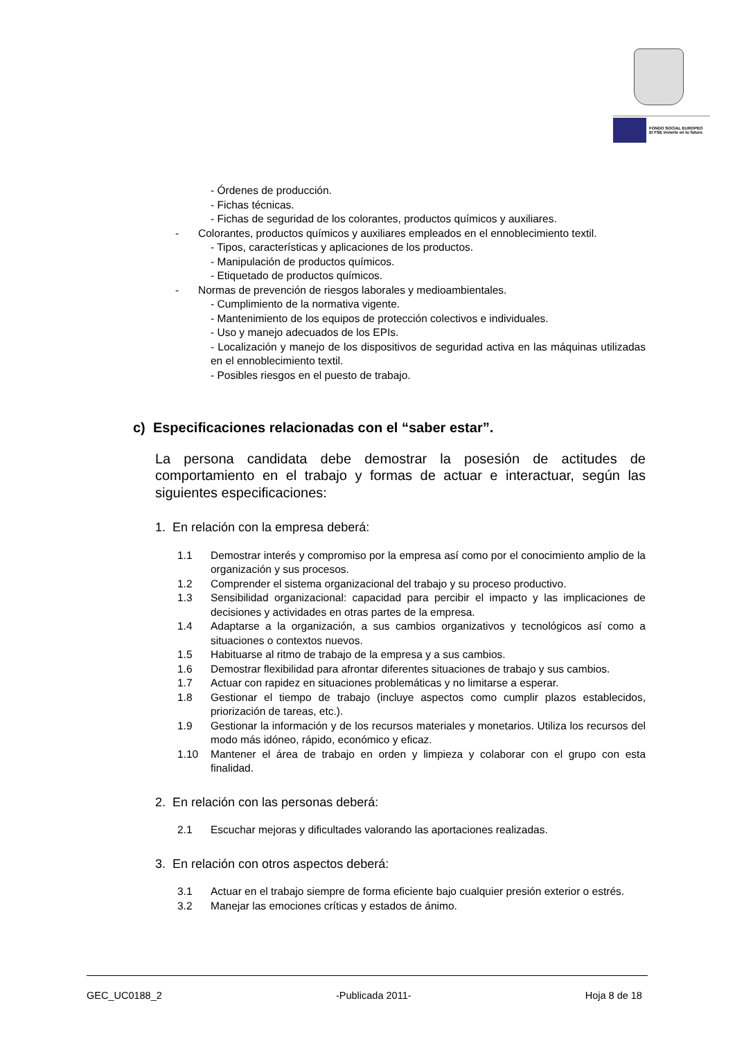FONDO SOCIAL EUROPEO
El FSE invierte en tu futuro
- Órdenes de producción.
- Fichas técnicas.
- Fichas de seguridad de los colorantes, productos químicos y auxiliares.
- Colorantes, productos químicos y auxiliares empleados en el ennoblecimiento textil.
- Tipos, características y aplicaciones de los productos.
- Manipulación de productos químicos.
- Etiquetado de productos químicos.
- Normas de prevención de riesgos laborales y medioambientales.
- Cumplimiento de la normativa vigente.
- Mantenimiento de los equipos de protección colectivos e individuales.
- Uso y manejo adecuados de los EPIs.
- Localización y manejo de los dispositivos de seguridad activa en las máquinas utilizadas en el ennoblecimiento textil.
- Posibles riesgos en el puesto de trabajo.
c) Especificaciones relacionadas con el “saber estar”.
La persona candidata debe demostrar la posesión de actitudes de comportamiento en el trabajo y formas de actuar e interactuar, según las siguientes especificaciones:
1. En relación con la empresa deberá:
1.1 Demostrar interés y compromiso por la empresa así como por el conocimiento amplio de la organización y sus procesos.
1.2 Comprender el sistema organizacional del trabajo y su proceso productivo.
1.3 Sensibilidad organizacional: capacidad para percibir el impacto y las implicaciones de decisiones y actividades en otras partes de la empresa.
1.4 Adaptarse a la organización, a sus cambios organizativos y tecnológicos así como a situaciones o contextos nuevos.
1.5 Habituarse al ritmo de trabajo de la empresa y a sus cambios.
1.6 Demostrar flexibilidad para afrontar diferentes situaciones de trabajo y sus cambios.
1.7 Actuar con rapidez en situaciones problemáticas y no limitarse a esperar.
1.8 Gestionar el tiempo de trabajo (incluye aspectos como cumplir plazos establecidos, priorización de tareas, etc.).
1.9 Gestionar la información y de los recursos materiales y monetarios. Utiliza los recursos del modo más idóneo, rápido, económico y eficaz.
1.10 Mantener el área de trabajo en orden y limpieza y colaborar con el grupo con esta finalidad.
2. En relación con las personas deberá:
2.1 Escuchar mejoras y dificultades valorando las aportaciones realizadas.
3. En relación con otros aspectos deberá:
3.1 Actuar en el trabajo siempre de forma eficiente bajo cualquier presión exterior o estrés.
3.2 Manejar las emociones críticas y estados de ánimo.
GEC_UC0188_2 -Publicada 2011- Hoja 8 de 18